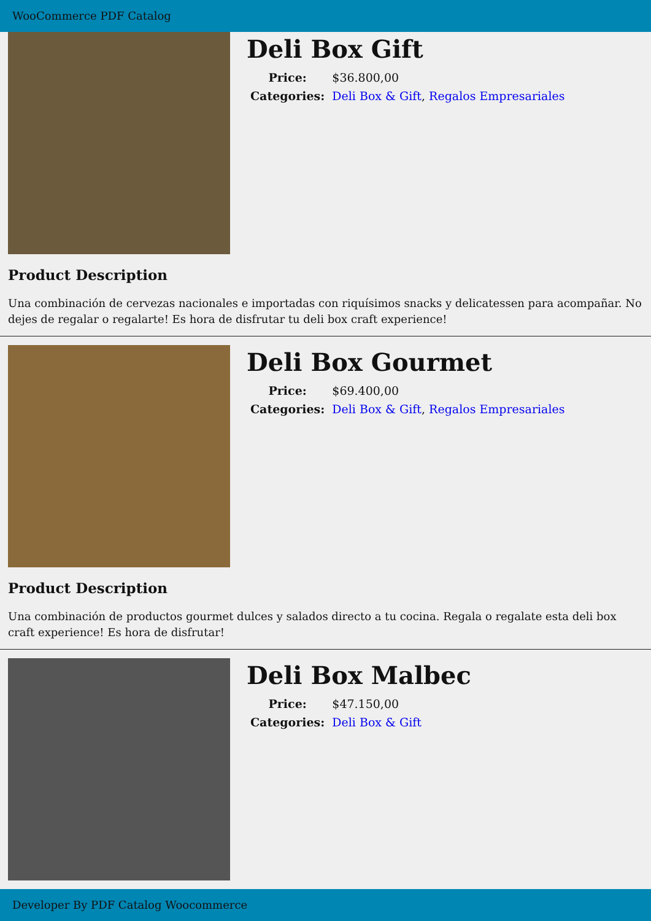WooCommerce PDF Catalog
Deli Box Gift
| Price: | $36.800,00 |
| Categories: | Deli Box & Gift , Regalos Empresariales |
Product Description
Una combinación de cervezas nacionales e importadas con riquísimos snacks y delicatessen para acompañar. No dejes de regalar o regalarte! Es hora de disfrutar tu deli box craft experience!
Deli Box Gourmet
| Price: | $69.400,00 |
| Categories: | Deli Box & Gift , Regalos Empresariales |
Product Description
Una combinación de productos gourmet dulces y salados directo a tu cocina. Regala o regalate esta deli box craft experience! Es hora de disfrutar!
Deli Box Malbec
| Price: | $47.150,00 |
| Categories: | Deli Box & Gift |
Developer By PDF Catalog Woocommerce